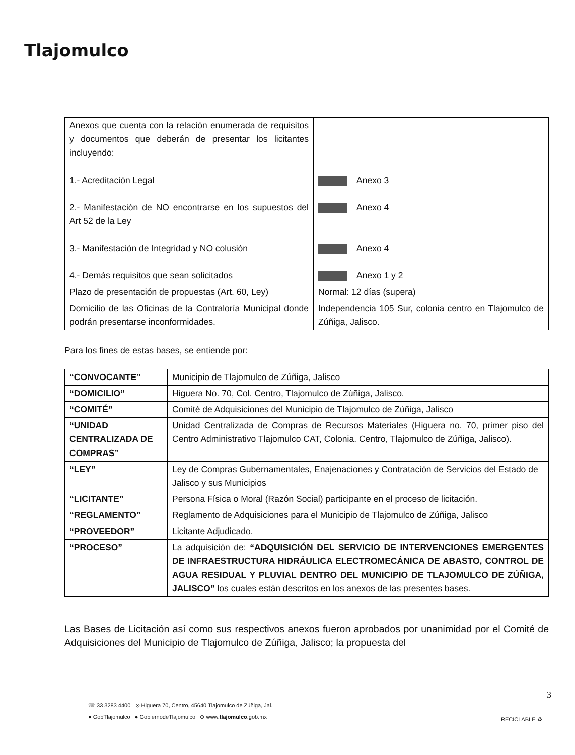Tlajomulco
| Anexos que cuenta con la relación enumerada de requisitos y documentos que deberán de presentar los licitantes incluyendo: 1.- Acreditación Legal 2.- Manifestación de NO encontrarse en los supuestos del Art 52 de la Ley 3.- Manifestación de Integridad y NO colusión 4.- Demás requisitos que sean solicitados | Anexo 3 Anexo 4 Anexo 4 Anexo 1 y 2 |
| Plazo de presentación de propuestas (Art. 60, Ley) | Normal: 12 días (supera) |
| Domicilio de las Oficinas de la Contraloría Municipal donde podrán presentarse inconformidades. | Independencia 105 Sur, colonia centro en Tlajomulco de Zúñiga, Jalisco. |
Para los fines de estas bases, se entiende por:
| “CONVOCANTE” | Municipio de Tlajomulco de Zúñiga, Jalisco |
| “DOMICILIO” | Higuera No. 70, Col. Centro, Tlajomulco de Zúñiga, Jalisco. |
| “COMITÉ” | Comité de Adquisiciones del Municipio de Tlajomulco de Zúñiga, Jalisco |
| “UNIDAD CENTRALIZADA DE COMPRAS” | Unidad Centralizada de Compras de Recursos Materiales (Higuera no. 70, primer piso del Centro Administrativo Tlajomulco CAT, Colonia. Centro, Tlajomulco de Zúñiga, Jalisco). |
| “LEY” | Ley de Compras Gubernamentales, Enajenaciones y Contratación de Servicios del Estado de Jalisco y sus Municipios |
| “LICITANTE” | Persona Física o Moral (Razón Social) participante en el proceso de licitación. |
| “REGLAMENTO” | Reglamento de Adquisiciones para el Municipio de Tlajomulco de Zúñiga, Jalisco |
| “PROVEEDOR” | Licitante Adjudicado. |
| “PROCESO” | La adquisición de: “ADQUISICIÓN DEL SERVICIO DE INTERVENCIONES EMERGENTES DE INFRAESTRUCTURA HIDRÁULICA ELECTROMECÁNICA DE ABASTO, CONTROL DE AGUA RESIDUAL Y PLUVIAL DENTRO DEL MUNICIPIO DE TLAJOMULCO DE ZÚÑIGA, JALISCO” los cuales están descritos en los anexos de las presentes bases. |
Las Bases de Licitación así como sus respectivos anexos fueron aprobados por unanimidad por el Comité de Adquisiciones del Municipio de Tlajomulco de Zúñiga, Jalisco; la propuesta del
☏ 33 3283 4400 ⊙ Higuera 70, Centro, 45640 Tlajomulco de Zúñiga, Jal.
● GobTlajomulco ● GobiernodeTlajomulco ⊕ www.tlajomulco.gob.mx
3
RECICLABLE ♻